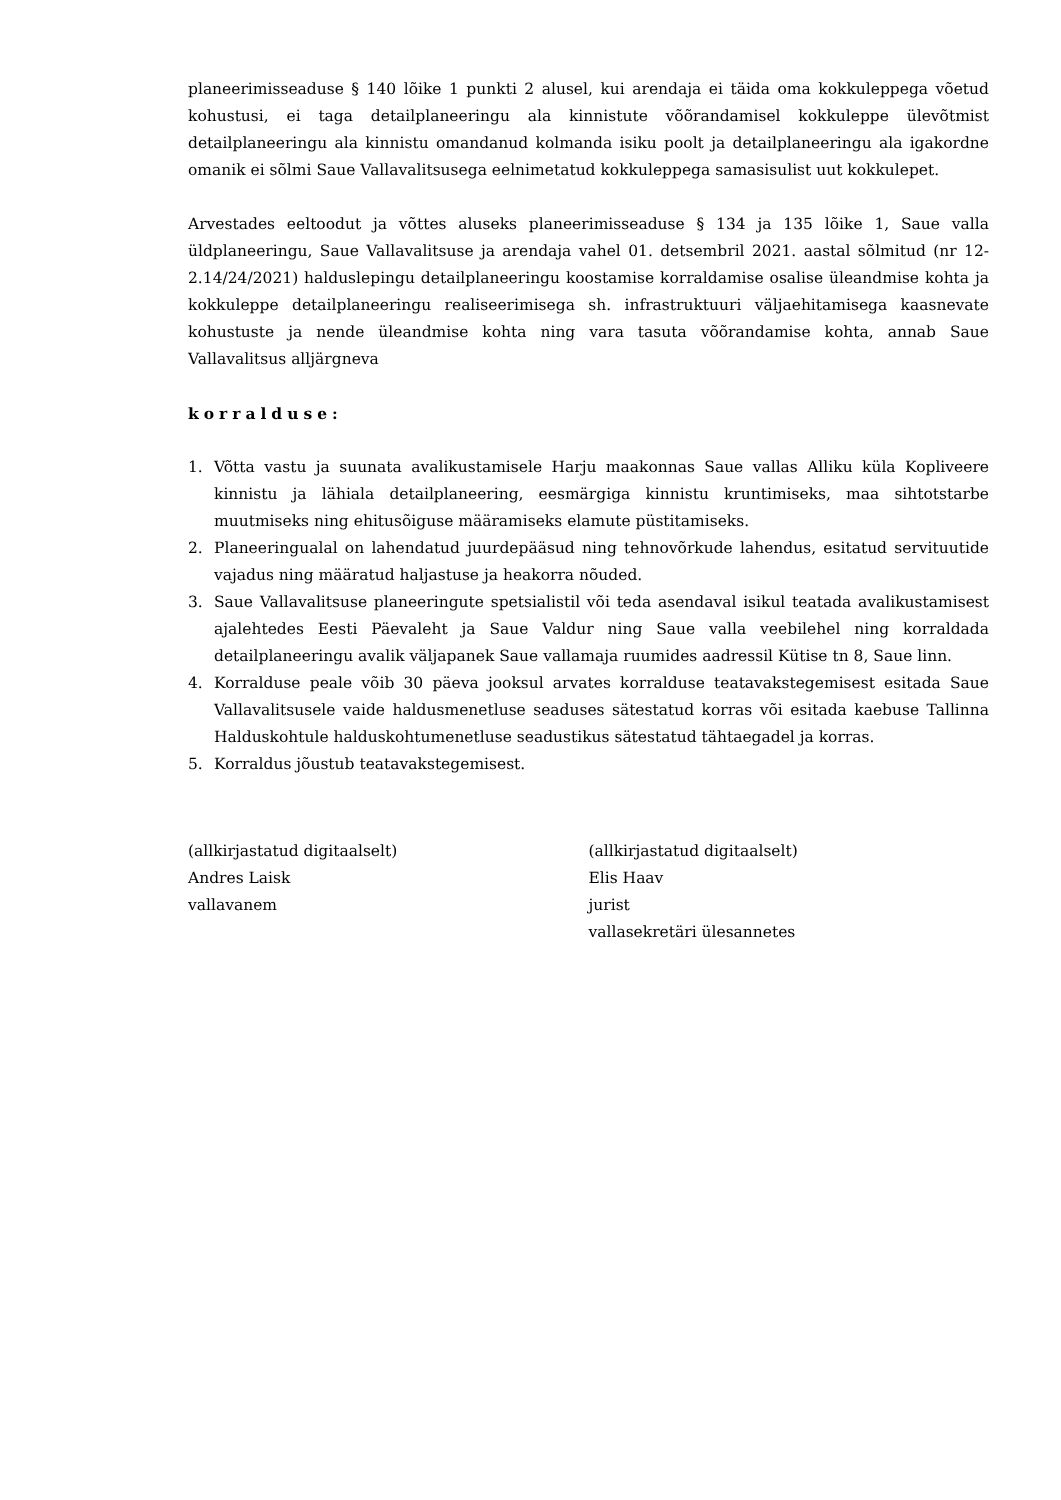planeerimisseaduse § 140 lõike 1 punkti 2 alusel, kui arendaja ei täida oma kokkuleppega võetud kohustusi, ei taga detailplaneeringu ala kinnistute võõrandamisel kokkuleppe ülevõtmist detailplaneeringu ala kinnistu omandanud kolmanda isiku poolt ja detailplaneeringu ala igakordne omanik ei sõlmi Saue Vallavalitsusega eelnimetatud kokkuleppega samasisulist uut kokkulepet.
Arvestades eeltoodut ja võttes aluseks planeerimisseaduse § 134 ja 135 lõike 1, Saue valla üldplaneeringu, Saue Vallavalitsuse ja arendaja vahel 01. detsembril 2021. aastal sõlmitud (nr 12-2.14/24/2021) halduslepingu detailplaneeringu koostamise korraldamise osalise üleandmise kohta ja kokkuleppe detailplaneeringu realiseerimisega sh. infrastruktuuri väljaehitamisega kaasnevate kohustuste ja nende üleandmise kohta ning vara tasuta võõrandamise kohta, annab Saue Vallavalitsus alljärgneva
korralduse:
1. Võtta vastu ja suunata avalikustamisele Harju maakonnas Saue vallas Alliku küla Kopliveere kinnistu ja lähiala detailplaneering, eesmärgiga kinnistu kruntimiseks, maa sihtotstarbe muutmiseks ning ehitusõiguse määramiseks elamute püstitamiseks.
2. Planeeringualal on lahendatud juurdepääsud ning tehnovõrkude lahendus, esitatud servituutide vajadus ning määratud haljastuse ja heakorra nõuded.
3. Saue Vallavalitsuse planeeringute spetsialistil või teda asendaval isikul teatada avalikustamisest ajalehtedes Eesti Päevaleht ja Saue Valdur ning Saue valla veebilehel ning korraldada detailplaneeringu avalik väljapanek Saue vallamaja ruumides aadressil Kütise tn 8, Saue linn.
4. Korralduse peale võib 30 päeva jooksul arvates korralduse teatavakstegemisest esitada Saue Vallavalitsusele vaide haldusmenetluse seaduses sätestatud korras või esitada kaebuse Tallinna Halduskohtule halduskohtumenetluse seadustikus sätestatud tähtaegadel ja korras.
5. Korraldus jõustub teatavakstegemisest.
(allkirjastatud digitaalselt)
Andres Laisk
vallavanem
(allkirjastatud digitaalselt)
Elis Haav
jurist
vallasekretäri ülesannetes